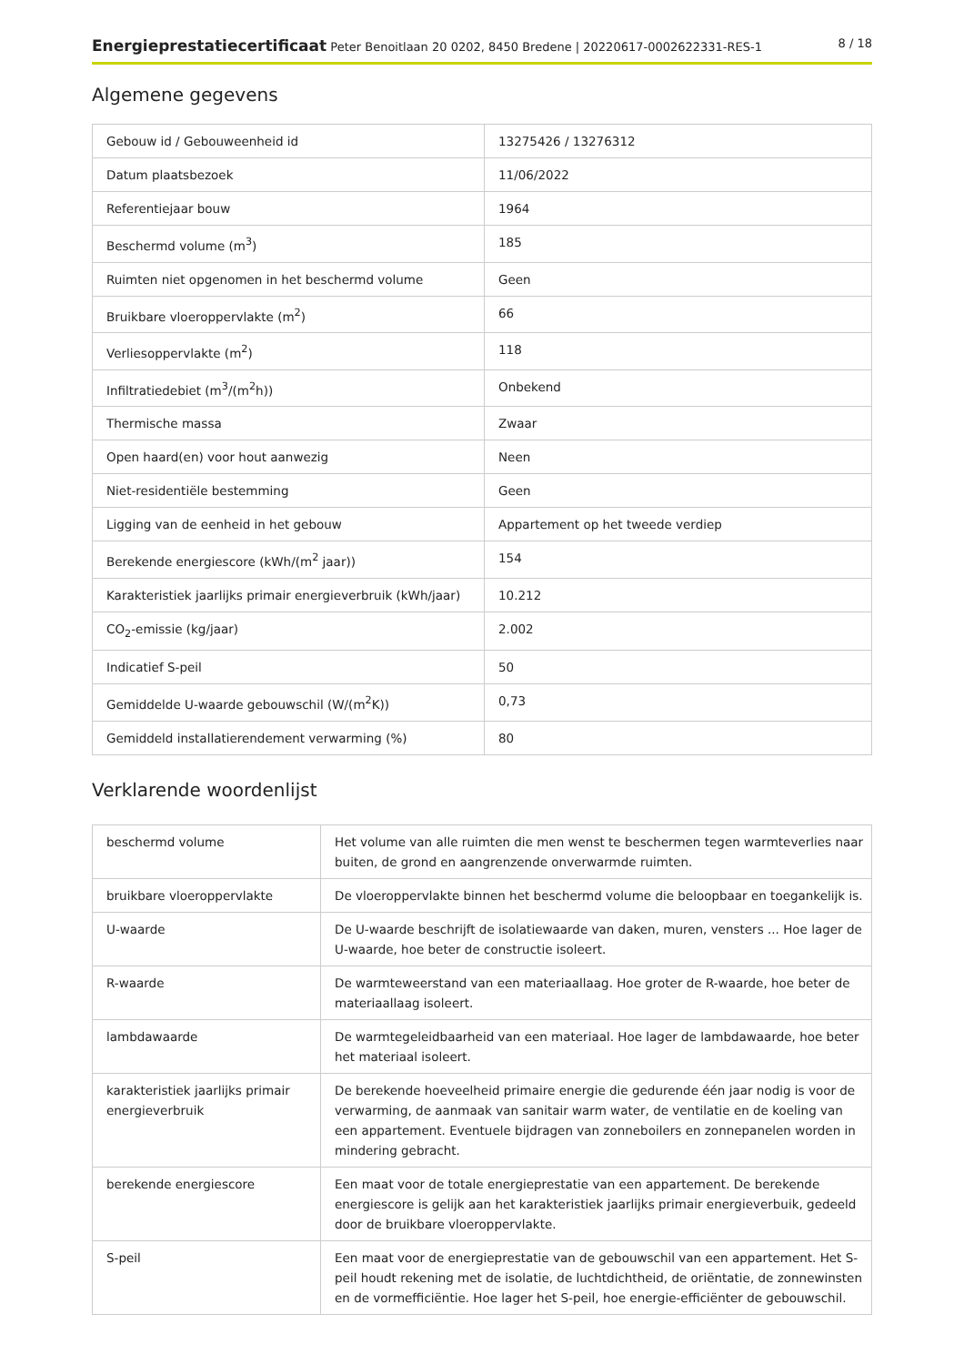Energieprestatiecertificaat Peter Benoitlaan 20 0202, 8450 Bredene | 20220617-0002622331-RES-1 8 / 18
Algemene gegevens
| Gebouw id / Gebouweenheid id | 13275426 / 13276312 |
| Datum plaatsbezoek | 11/06/2022 |
| Referentiejaar bouw | 1964 |
| Beschermd volume (m<sup>3</sup>) | 185 |
| Ruimten niet opgenomen in het beschermd volume | Geen |
| Bruikbare vloeroppervlakte (m<sup>2</sup>) | 66 |
| Verliesoppervlakte (m<sup>2</sup>) | 118 |
| Infiltratiedebiet (m<sup>3</sup>/(m<sup>2</sup>h)) | Onbekend |
| Thermische massa | Zwaar |
| Open haard(en) voor hout aanwezig | Neen |
| Niet-residentiële bestemming | Geen |
| Ligging van de eenheid in het gebouw | Appartement op het tweede verdiep |
| Berekende energiescore (kWh/(m<sup>2</sup> jaar)) | 154 |
| Karakteristiek jaarlijks primair energieverbruik (kWh/jaar) | 10.212 |
| CO<sub>2</sub>-emissie (kg/jaar) | 2.002 |
| Indicatief S-peil | 50 |
| Gemiddelde U-waarde gebouwschil (W/(m<sup>2</sup>K)) | 0,73 |
| Gemiddeld installatierendement verwarming (%) | 80 |
Verklarende woordenlijst
| beschermd volume | Het volume van alle ruimten die men wenst te beschermen tegen warmteverlies naar buiten, de grond en aangrenzende onverwarmde ruimten. |
| bruikbare vloeroppervlakte | De vloeroppervlakte binnen het beschermd volume die beloopbaar en toegankelijk is. |
| U-waarde | De U-waarde beschrijft de isolatiewaarde van daken, muren, vensters ... Hoe lager de U-waarde, hoe beter de constructie isoleert. |
| R-waarde | De warmteweerstand van een materiaallaag. Hoe groter de R-waarde, hoe beter de materiaallaag isoleert. |
| lambdawaarde | De warmtegeleidbaarheid van een materiaal. Hoe lager de lambdawaarde, hoe beter het materiaal isoleert. |
| karakteristiek jaarlijks primair energieverbruik | De berekende hoeveelheid primaire energie die gedurende één jaar nodig is voor de verwarming, de aanmaak van sanitair warm water, de ventilatie en de koeling van een appartement. Eventuele bijdragen van zonneboilers en zonnepanelen worden in mindering gebracht. |
| berekende energiescore | Een maat voor de totale energieprestatie van een appartement. De berekende energiescore is gelijk aan het karakteristiek jaarlijks primair energieverbuik, gedeeld door de bruikbare vloeroppervlakte. |
| S-peil | Een maat voor de energieprestatie van de gebouwschil van een appartement. Het S-peil houdt rekening met de isolatie, de luchtdichtheid, de oriëntatie, de zonnewinsten en de vormefficiëntie. Hoe lager het S-peil, hoe energie-efficiënter de gebouwschil. |